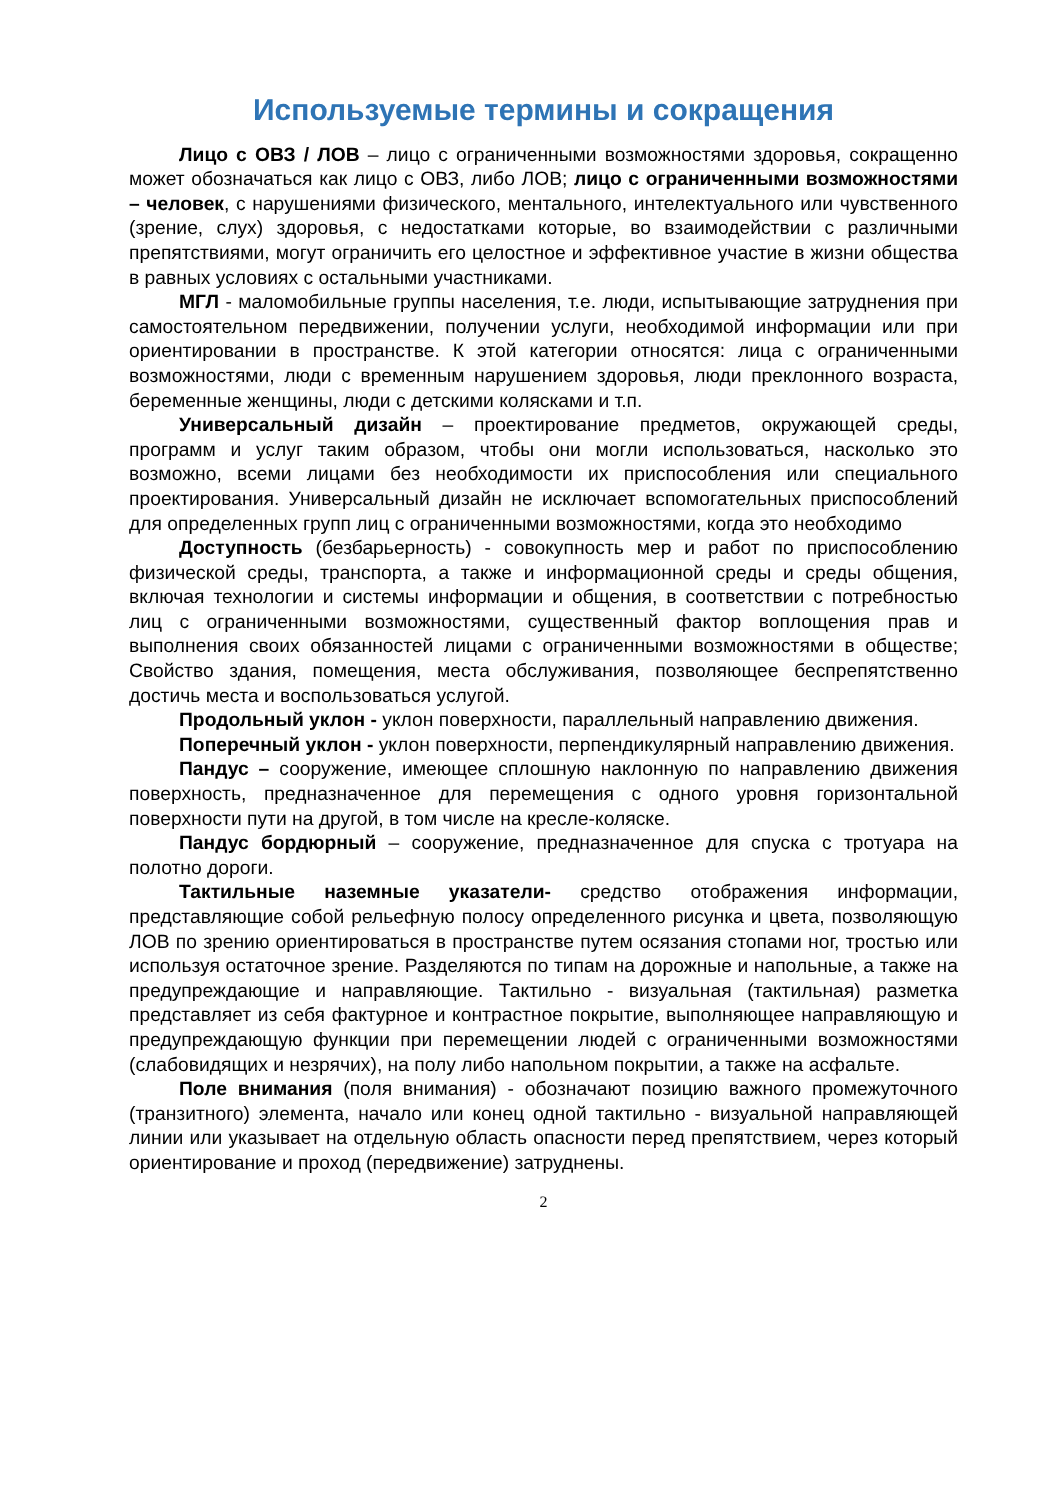Используемые термины и сокращения
Лицо с ОВЗ / ЛОВ – лицо с ограниченными возможностями здоровья, сокращенно может обозначаться как лицо с ОВЗ, либо ЛОВ; лицо с ограниченными возможностями – человек, с нарушениями физического, ментального, интелектуального или чувственного (зрение, слух) здоровья, с недостатками которые, во взаимодействии с различными препятствиями, могут ограничить его целостное и эффективное участие в жизни общества в равных условиях с остальными участниками.
МГЛ - маломобильные группы населения, т.е. люди, испытывающие затруднения при самостоятельном передвижении, получении услуги, необходимой информации или при ориентировании в пространстве. К этой категории относятся: лица с ограниченными возможностями, люди с временным нарушением здоровья, люди преклонного возраста, беременные женщины, люди с детскими колясками и т.п.
Универсальный дизайн – проектирование предметов, окружающей среды, программ и услуг таким образом, чтобы они могли использоваться, насколько это возможно, всеми лицами без необходимости их приспособления или специального проектирования. Универсальный дизайн не исключает вспомогательных приспособлений для определенных групп лиц с ограниченными возможностями, когда это необходимо
Доступность (безбарьерность) - совокупность мер и работ по приспособлению физической среды, транспорта, а также и информационной среды и среды общения, включая технологии и системы информации и общения, в соответствии с потребностью лиц с ограниченными возможностями, существенный фактор воплощения прав и выполнения своих обязанностей лицами с ограниченными возможностями в обществе; Свойство здания, помещения, места обслуживания, позволяющее беспрепятственно достичь места и воспользоваться услугой.
Продольный уклон - уклон поверхности, параллельный направлению движения.
Поперечный уклон - уклон поверхности, перпендикулярный направлению движения.
Пандус – сооружение, имеющее сплошную наклонную по направлению движения поверхность, предназначенное для перемещения с одного уровня горизонтальной поверхности пути на другой, в том числе на кресле-коляске.
Пандус бордюрный – сооружение, предназначенное для спуска с тротуара на полотно дороги.
Тактильные наземные указатели- средство отображения информации, представляющие собой рельефную полосу определенного рисунка и цвета, позволяющую ЛОВ по зрению ориентироваться в пространстве путем осязания стопами ног, тростью или используя остаточное зрение. Разделяются по типам на дорожные и напольные, а также на предупреждающие и направляющие. Тактильно - визуальная (тактильная) разметка представляет из себя фактурное и контрастное покрытие, выполняющее направляющую и предупреждающую функции при перемещении людей с ограниченными возможностями (слабовидящих и незрячих), на полу либо напольном покрытии, а также на асфальте.
Поле внимания (поля внимания) - обозначают позицию важного промежуточного (транзитного) элемента, начало или конец одной тактильно - визуальной направляющей линии или указывает на отдельную область опасности перед препятствием, через который ориентирование и проход (передвижение) затруднены.
2